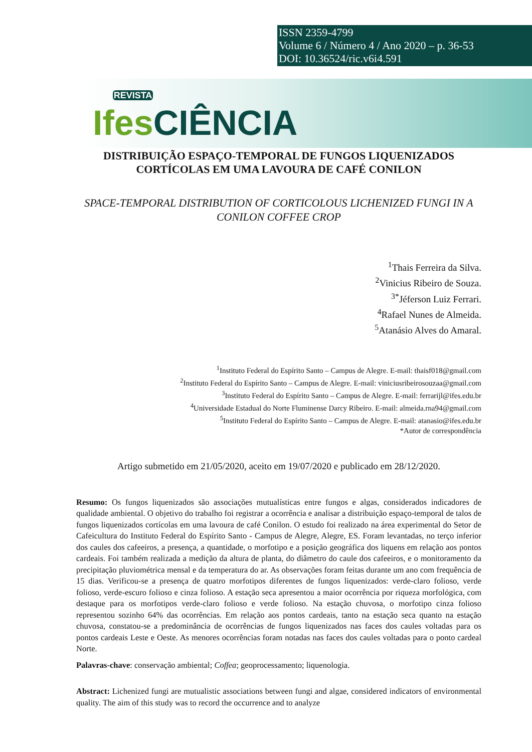ISSN 2359-4799
Volume 6 / Número 4 / Ano 2020 – p. 36-53
DOI: 10.36524/ric.v6i4.591
REVISTA
Ifes CIÊNCIA
DISTRIBUIÇÃO ESPAÇO-TEMPORAL DE FUNGOS LIQUENIZADOS CORTÍCOLAS EM UMA LAVOURA DE CAFÉ CONILON
SPACE-TEMPORAL DISTRIBUTION OF CORTICOLOUS LICHENIZED FUNGI IN A CONILON COFFEE CROP
<sup>1</sup> Thais Ferreira da Silva.
<sup>2</sup> Vinicius Ribeiro de Souza.
<sup>3*</sup>Jéferson Luiz Ferrari.
<sup>4</sup> Rafael Nunes de Almeida.
<sup>5</sup> Atanásio Alves do Amaral.
<sup>1</sup> Instituto Federal do Espírito Santo – Campus de Alegre. E-mail: thaisf018@gmail.com
<sup>2</sup> Instituto Federal do Espírito Santo – Campus de Alegre. E-mail: viniciusribeirosouzaa@gmail.com
<sup>3</sup> Instituto Federal do Espírito Santo – Campus de Alegre. E-mail: ferrarijl@ifes.edu.br
<sup>4</sup> Universidade Estadual do Norte Fluminense Darcy Ribeiro. E-mail: almeida.rna94@gmail.com
<sup>5</sup> Instituto Federal do Espírito Santo – Campus de Alegre. E-mail: atanasio@ifes.edu.br
*Autor de correspondência
Artigo submetido em 21/05/2020, aceito em 19/07/2020 e publicado em 28/12/2020.
Resumo: Os fungos liquenizados são associações mutualísticas entre fungos e algas, considerados indicadores de qualidade ambiental. O objetivo do trabalho foi registrar a ocorrência e analisar a distribuição espaço-temporal de talos de fungos liquenizados cortícolas em uma lavoura de café Conilon. O estudo foi realizado na área experimental do Setor de Cafeicultura do Instituto Federal do Espírito Santo - Campus de Alegre, Alegre, ES. Foram levantadas, no terço inferior dos caules dos cafeeiros, a presença, a quantidade, o morfotipo e a posição geográfica dos liquens em relação aos pontos cardeais. Foi também realizada a medição da altura de planta, do diâmetro do caule dos cafeeiros, e o monitoramento da precipitação pluviométrica mensal e da temperatura do ar. As observações foram feitas durante um ano com frequência de 15 dias. Verificou-se a presença de quatro morfotipos diferentes de fungos liquenizados: verde-claro folioso, verde folioso, verde-escuro folioso e cinza folioso. A estação seca apresentou a maior ocorrência por riqueza morfológica, com destaque para os morfotipos verde-claro folioso e verde folioso. Na estação chuvosa, o morfotipo cinza folioso representou sozinho 64% das ocorrências. Em relação aos pontos cardeais, tanto na estação seca quanto na estação chuvosa, constatou-se a predominância de ocorrências de fungos liquenizados nas faces dos caules voltadas para os pontos cardeais Leste e Oeste. As menores ocorrências foram notadas nas faces dos caules voltadas para o ponto cardeal Norte.
Palavras-chave: conservação ambiental; Coffea; geoprocessamento; liquenologia.
Abstract: Lichenized fungi are mutualistic associations between fungi and algae, considered indicators of environmental quality. The aim of this study was to record the occurrence and to analyze